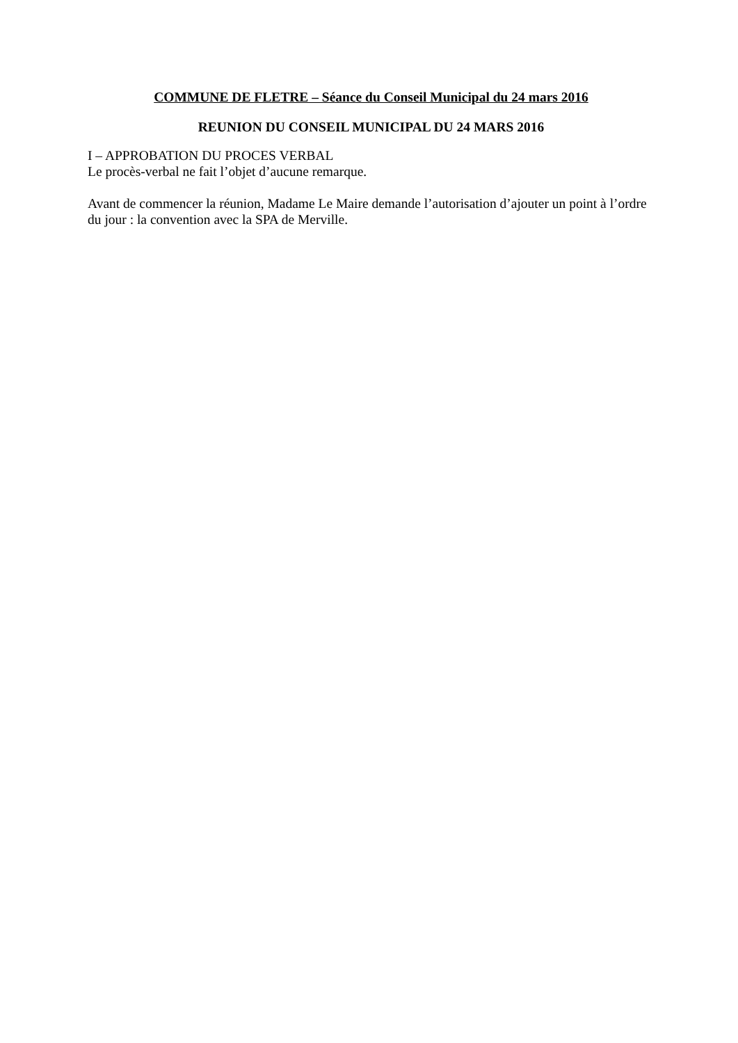COMMUNE DE FLETRE – Séance du Conseil Municipal du 24 mars 2016
REUNION DU CONSEIL MUNICIPAL DU 24 MARS 2016
I – APPROBATION DU PROCES VERBAL
Le procès-verbal ne fait l’objet d’aucune remarque.
Avant de commencer la réunion, Madame Le Maire demande l’autorisation d’ajouter un point à l’ordre du jour : la convention avec la SPA de Merville.